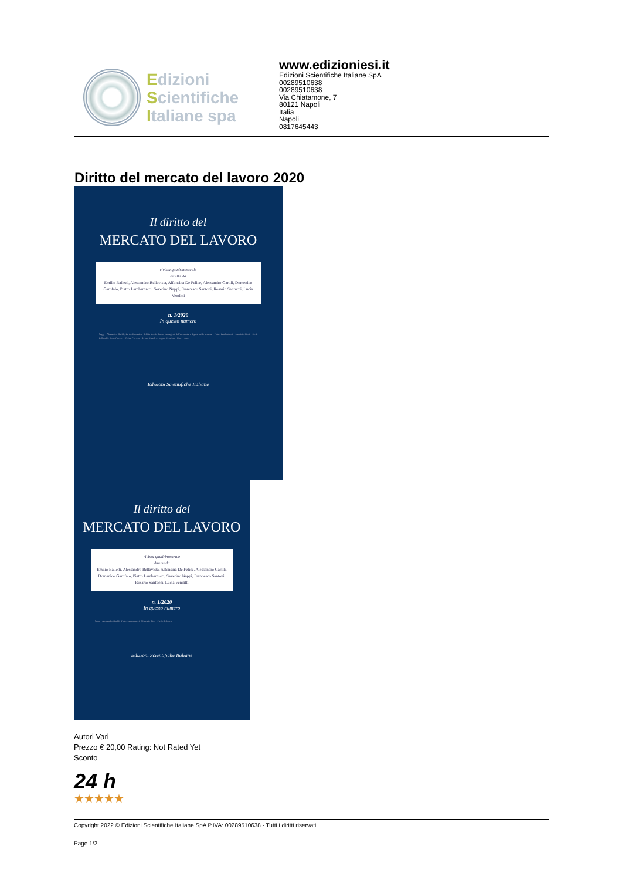Edizioni
Scientifiche
Italiane spa
www.edizioniesi.it
Edizioni Scientifiche Italiane SpA
00289510638
00289510638
Via Chiatamone, 7
80121 Napoli
Italia
Napoli
0817645443
Diritto del mercato del lavoro 2020
Il diritto del
MERCATO DEL LAVORO
rivista quadrimestrale
diretta da
Emilio Balletti, Alessandro Bellavista, Alfonsina De Felice, Alessandro Garilli, Domenico Garofalo, Pietro Lambertucci, Severino Nappi, Francesco Santoni, Rosario Santucci, Lucia Venditti
n. 1/2020
In questo numero
Saggi · Alessandro Garilli, Le trasformazioni del Diritto del lavoro tra ragioni dell'economia e dignità della persona · Pietro Lambertucci · Maurizio Ricci · Paola Bellocchi · Luisa Corazza · Guido Canavesi · Marco Mocella · Angelo Marciano · Linda Lorea
Edizioni Scientifiche Italiane
Il diritto del
MERCATO DEL LAVORO
rivista quadrimestrale
diretta da
Emilio Balletti, Alessandro Bellavista, Alfonsina De Felice, Alessandro Garilli, Domenico Garofalo, Pietro Lambertucci, Severino Nappi, Francesco Santoni, Rosario Santucci, Lucia Venditti
n. 1/2020
In questo numero
Saggi · Alessandro Garilli · Pietro Lambertucci · Maurizio Ricci · Paola Bellocchi
Edizioni Scientifiche Italiane
Autori Vari
Prezzo € 20,00 Rating: Not Rated Yet
Sconto
24 h
★★★★★
Copyright 2022 © Edizioni Scientifiche Italiane SpA P.IVA: 00289510638 - Tutti i diritti riservati
Page 1/2